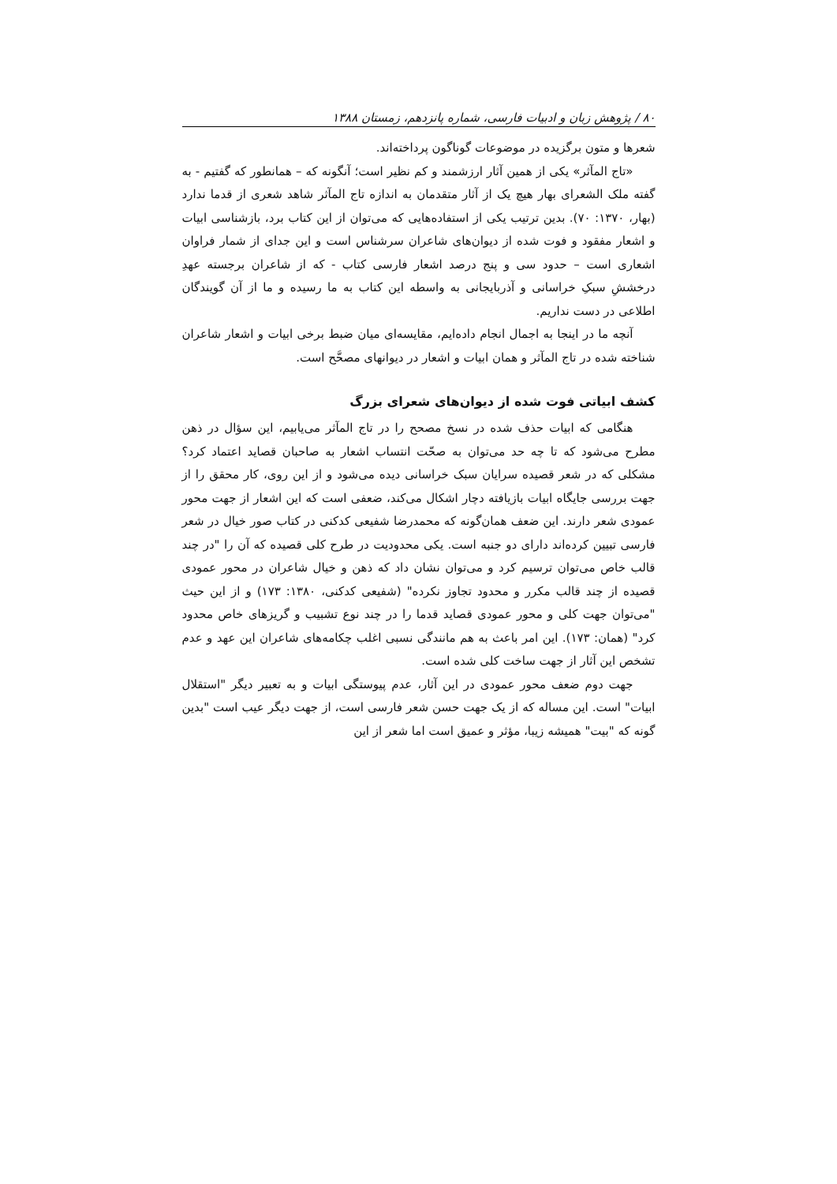۸۰ / پژوهش زبان و ادبیات فارسی، شماره پانزدهم، زمستان ۱۳۸۸
شعرها و متون برگزیده در موضوعات گوناگون پرداخته‌اند.
«تاج المآثر» یکی از همین آثار ارزشمند و کم نظیر است؛ آنگونه که – همانطور که گفتیم - به گفته ملک الشعرای بهار هیچ یک از آثار متقدمان به اندازه تاج المآثر شاهد شعری از قدما ندارد (بهار، ۱۳۷۰: ۷۰). بدین ترتیب یکی از استفاده‌هایی که می‌توان از این کتاب برد، بازشناسی ابیات و اشعار مفقود و فوت شده از دیوان‌های شاعران سرشناس است و این جدای از شمار فراوان اشعاری است – حدود سی و پنج درصد اشعار فارسی کتاب - که از شاعران برجسته عهدِ درخششِ سبکِ خراسانی و آذربایجانی به واسطه این کتاب به ما رسیده و ما از آن گویندگان اطلاعی در دست نداریم.
آنچه ما در اینجا به اجمال انجام داده‌ایم، مقایسه‌ای میان ضبط برخی ابیات و اشعار شاعران شناخته شده در تاج المآثر و همان ابیات و اشعار در دیوانهای مصحَّح است.
کشف ابیاتی فوت شده از دیوان‌های شعرای بزرگ
هنگامی که ابیات حذف شده در نسخ مصحح را در تاج المآثر می‌یابیم، این سؤال در ذهن مطرح می‌شود که تا چه حد می‌توان به صحّت انتساب اشعار به صاحبان قصاید اعتماد کرد؟ مشکلی که در شعر قصیده سرایان سبک خراسانی دیده می‌شود و از این روی، کار محقق را از جهت بررسی جایگاه ابیات بازیافته دچار اشکال می‌کند، ضعفی است که این اشعار از جهت محور عمودی شعر دارند. این ضعف همان‌گونه که محمدرضا شفیعی کدکنی در کتاب صور خیال در شعر فارسی تبیین کرده‌اند دارای دو جنبه است. یکی محدودیت در طرح کلی قصیده که آن را "در چند قالب خاص می‌توان ترسیم کرد و می‌توان نشان داد که ذهن و خیال شاعران در محور عمودی قصیده از چند قالب مکرر و محدود تجاوز نکرده" (شفیعی کدکنی، ۱۳۸۰: ۱۷۳) و از این حیث "می‌توان جهت کلی و محور عمودی قصاید قدما را در چند نوع تشبیب و گریزهای خاص محدود کرد" (همان: ۱۷۳). این امر باعث به هم مانندگی نسبی اغلب چکامه‌های شاعران این عهد و عدم تشخص این آثار از جهت ساخت کلی شده است.
جهت دوم ضعف محور عمودی در این آثار، عدم پیوستگی ابیات و به تعبیر دیگر "استقلال ابیات" است. این مساله که از یک جهت حسن شعر فارسی است، از جهت دیگر عیب است "بدین گونه که "بیت" همیشه زیبا، مؤثر و عمیق است اما شعر از این